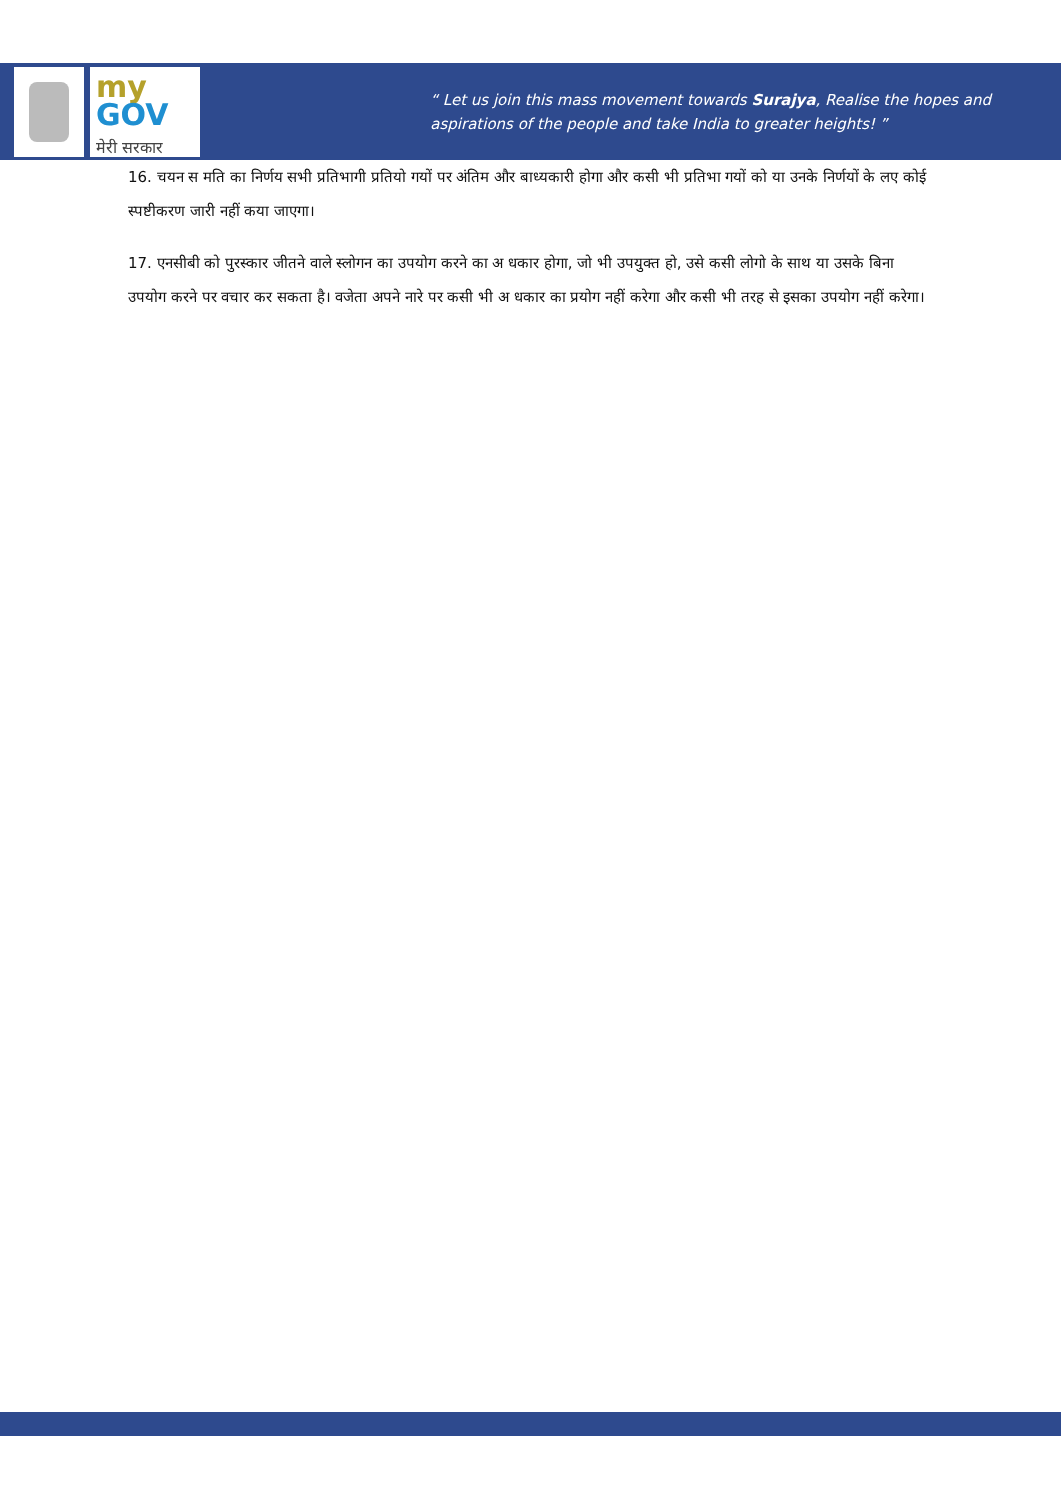my
GOV
मेरी सरकार
“ Let us join this mass movement towards Surajya, Realise the hopes and
aspirations of the people and take India to greater heights! ”
16. चयन स मति का निर्णय सभी प्रतिभागी प्रतियो गयों पर अंतिम और बाध्यकारी होगा और कसी भी प्रतिभा गयों को या उनके निर्णयों के लए कोई स्पष्टीकरण जारी नहीं कया जाएगा।
17. एनसीबी को पुरस्कार जीतने वाले स्लोगन का उपयोग करने का अ धकार होगा, जो भी उपयुक्त हो, उसे कसी लोगो के साथ या उसके बिना उपयोग करने पर वचार कर सकता है। वजेता अपने नारे पर कसी भी अ धकार का प्रयोग नहीं करेगा और कसी भी तरह से इसका उपयोग नहीं करेगा।